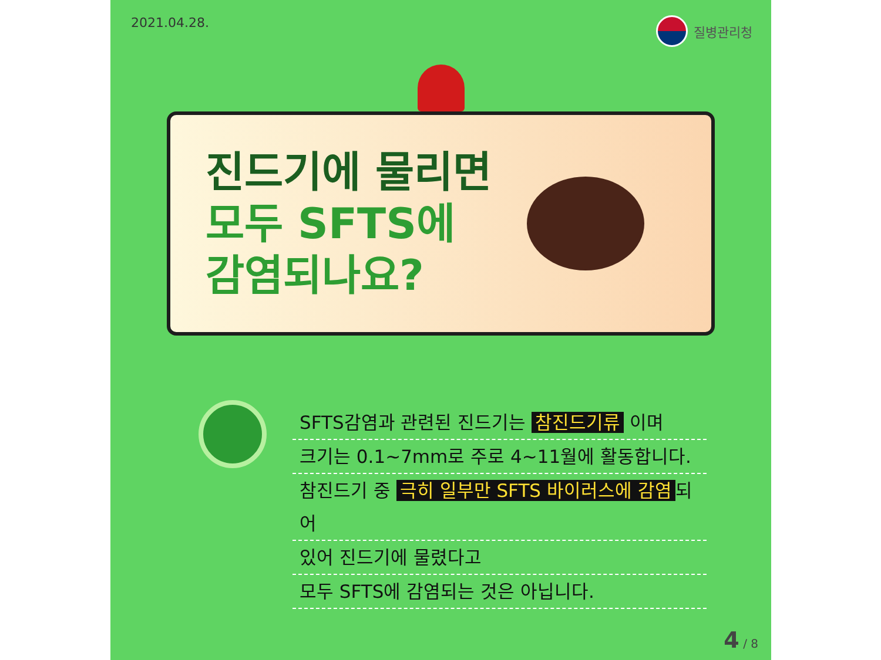2021.04.28. 질병관리청
진드기에 물리면
모두 SFTS에
감염되나요?
SFTS감염과 관련된 진드기는 참진드기류 이며
크기는 0.1~7mm로 주로 4~11월에 활동합니다.
참진드기 중 극히 일부만 SFTS 바이러스에 감염 되어
있어 진드기에 물렸다고
모두 SFTS에 감염되는 것은 아닙니다.
4 / 8